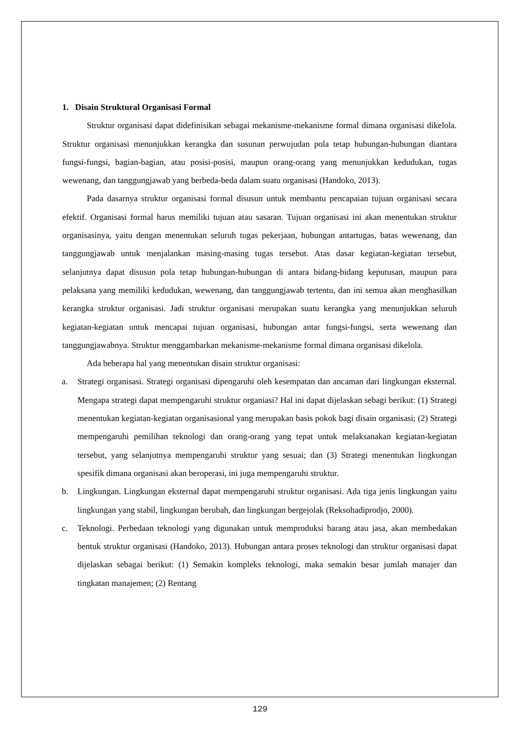1. Disain Struktural Organisasi Formal
Struktur organisasi dapat didefinisikan sebagai mekanisme-mekanisme formal dimana organisasi dikelola. Struktur organisasi menunjukkan kerangka dan susunan perwujudan pola tetap hubungan-hubungan diantara fungsi-fungsi, bagian-bagian, atau posisi-posisi, maupun orang-orang yang menunjukkan kedudukan, tugas wewenang, dan tanggungjawab yang berbeda-beda dalam suatu organisasi (Handoko, 2013).
Pada dasarnya struktur organisasi formal disusun untuk membantu pencapaian tujuan organisasi secara efektif. Organisasi formal harus memiliki tujuan atau sasaran. Tujuan organisasi ini akan menentukan struktur organisasinya, yaitu dengan menentukan seluruh tugas pekerjaan, hubungan antartugas, batas wewenang, dan tanggungjawab untuk menjalankan masing-masing tugas tersebut. Atas dasar kegiatan-kegiatan tersebut, selanjutnya dapat disusun pola tetap hubungan-hubungan di antara bidang-bidang keputusan, maupun para pelaksana yang memiliki kedudukan, wewenang, dan tanggungjawab tertentu, dan ini semua akan menghasilkan kerangka struktur organisasi. Jadi struktur organisasi merupakan suatu kerangka yang menunjukkan seluruh kegiatan-kegiatan untuk mencapai tujuan organisasi, hubungan antar fungsi-fungsi, serta wewenang dan tanggungjawabnya. Struktur menggambarkan mekanisme-mekanisme formal dimana organisasi dikelola.
Ada beberapa hal yang menentukan disain struktur organisasi:
a. Strategi organisasi. Strategi organisasi dipengaruhi oleh kesempatan dan ancaman dari lingkungan eksternal. Mengapa strategi dapat mempengaruhi struktur organiasi? Hal ini dapat dijelaskan sebagi berikut: (1) Strategi menentukan kegiatan-kegiatan organisasional yang merupakan basis pokok bagi disain organisasi; (2) Strategi mempengaruhi pemilihan teknologi dan orang-orang yang tepat untuk melaksanakan kegiatan-kegiatan tersebut, yang selanjutnya mempengaruhi struktur yang sesuai; dan (3) Strategi menentukan lingkungan spesifik dimana organisasi akan beroperasi, ini juga mempengaruhi struktur.
b. Lingkungan. Lingkungan eksternal dapat mempengaruhi struktur organisasi. Ada tiga jenis lingkungan yaitu lingkungan yang stabil, lingkungan berubah, dan lingkungan bergejolak (Reksohadiprodjo, 2000).
c. Teknologi. Perbedaan teknologi yang digunakan untuk memproduksi barang atau jasa, akan membedakan bentuk struktur organisasi (Handoko, 2013). Hubungan antara proses teknologi dan struktur organisasi dapat dijelaskan sebagai berikut: (1) Semakin kompleks teknologi, maka semakin besar jumlah manajer dan tingkatan manajemen; (2) Rentang
129